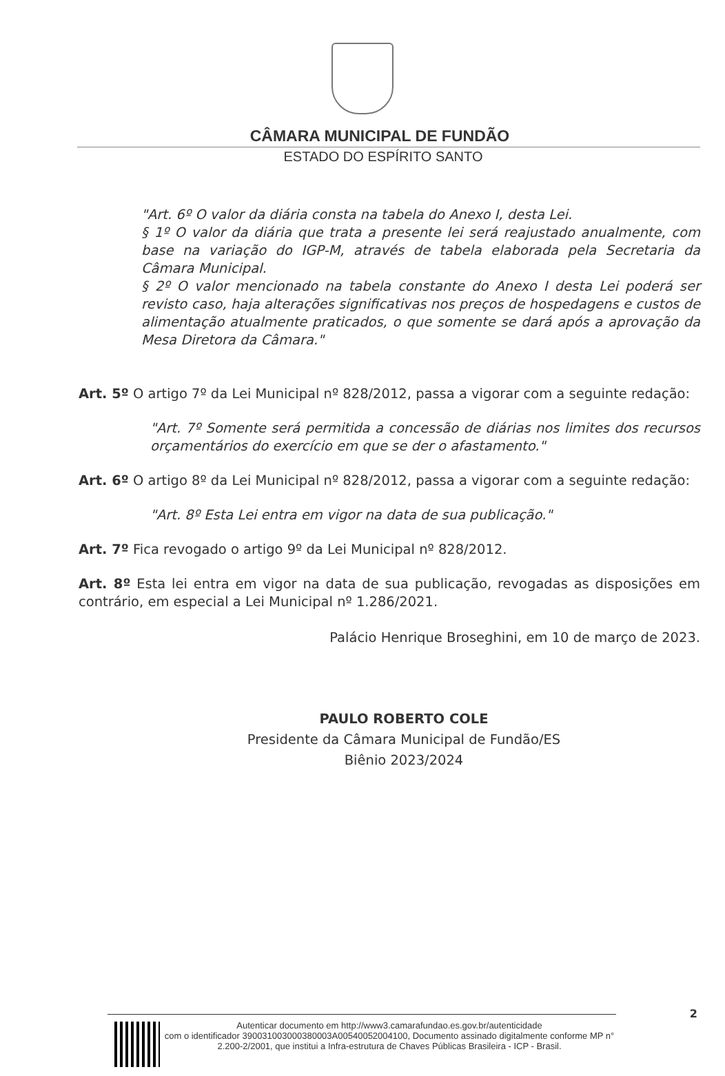CÂMARA MUNICIPAL DE FUNDÃO
ESTADO DO ESPÍRITO SANTO
"Art. 6º O valor da diária consta na tabela do Anexo I, desta Lei.
§ 1º O valor da diária que trata a presente lei será reajustado anualmente, com base na variação do IGP-M, através de tabela elaborada pela Secretaria da Câmara Municipal.
§ 2º O valor mencionado na tabela constante do Anexo I desta Lei poderá ser revisto caso, haja alterações significativas nos preços de hospedagens e custos de alimentação atualmente praticados, o que somente se dará após a aprovação da Mesa Diretora da Câmara."
Art. 5º O artigo 7º da Lei Municipal nº 828/2012, passa a vigorar com a seguinte redação:
"Art. 7º Somente será permitida a concessão de diárias nos limites dos recursos orçamentários do exercício em que se der o afastamento."
Art. 6º O artigo 8º da Lei Municipal nº 828/2012, passa a vigorar com a seguinte redação:
"Art. 8º Esta Lei entra em vigor na data de sua publicação."
Art. 7º Fica revogado o artigo 9º da Lei Municipal nº 828/2012.
Art. 8º Esta lei entra em vigor na data de sua publicação, revogadas as disposições em contrário, em especial a Lei Municipal nº 1.286/2021.
Palácio Henrique Broseghini, em 10 de março de 2023.
PAULO ROBERTO COLE
Presidente da Câmara Municipal de Fundão/ES
Biênio 2023/2024
2
Autenticar documento em http://www3.camarafundao.es.gov.br/autenticidade
com o identificador 390031003000380003A00540052004100, Documento assinado digitalmente conforme MP n° 2.200-2/2001, que institui a Infra-estrutura de Chaves Públicas Brasileira - ICP - Brasil.